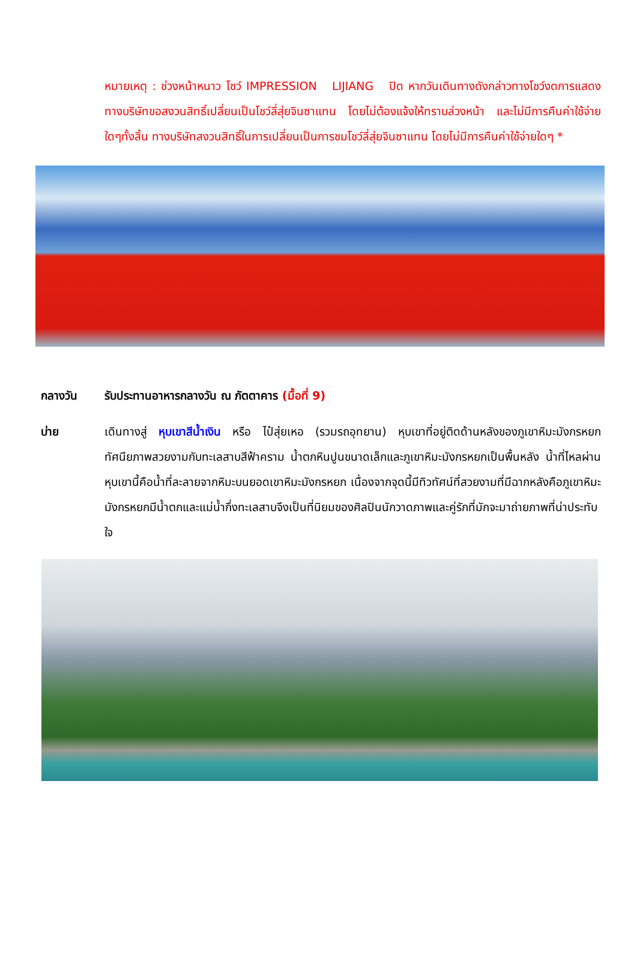หมายเหตุ : ช่วงหน้าหนาว โชว์ IMPRESSION LIJIANG ปิด หากวันเดินทางดังกล่าวทางโชว์งดการแสดง ทางบริษัทขอสงวนสิทธิ์เปลี่ยนเป็นโชว์ลี่สุ่ยจินซาแทน โดยไม่ต้องแจ้งให้ทราบล่วงหน้า และไม่มีการคืนค่าใช้จ่ายใดๆทั้งสิ้น ทางบริษัทสงวนสิทธิ์ในการเปลี่ยนเป็นการชมโชว์ลี่สุ่ยจินซาแทน โดยไม่มีการคืนค่าใช้จ่ายใดๆ *
กลางวัน รับประทานอาหารกลางวัน ณ ภัตตาคาร (มื้อที่ 9)
บ่าย เดินทางสู่ หุบเขาสีน้ำเงิน หรือ ไป๋สุ่ยเหอ (รวมรถอุทยาน) หุบเขาที่อยู่ติดด้านหลังของภูเขาหิมะมังกรหยก ทัศนียภาพสวยงามกับทะเลสาบสีฟ้าคราม น้ำตกหินปูนขนาดเล็กและภูเขาหิมะมังกรหยกเป็นพื้นหลัง น้ำที่ไหลผ่านหุบเขานี้คือน้ำที่ละลายจากหิมะบนยอดเขาหิมะมังกรหยก เนื่องจากจุดนี้มีทิวทัศน์ที่สวยงามที่มีฉากหลังคือภูเขาหิมะมังกรหยกมีน้ำตกและแม่น้ำกึ่งทะเลสาบจึงเป็นที่นิยมของศิลปินนักวาดภาพและคู่รักที่มักจะมาถ่ายภาพที่น่าประทับใจ